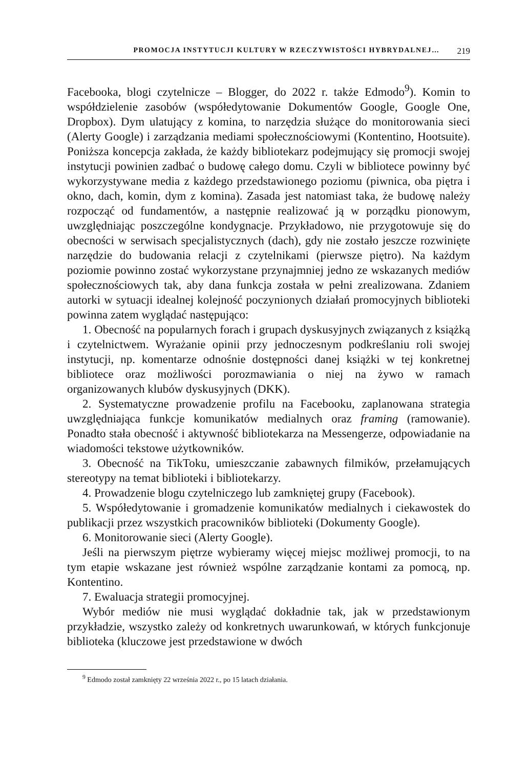PROMOCJA INSTYTUCJI KULTURY W RZECZYWISTOŚCI HYBRYDALNEJ… 219
Facebooka, blogi czytelnicze – Blogger, do 2022 r. także Edmodo<sup>9</sup>). Komin to współdzielenie zasobów (współedytowanie Dokumentów Google, Google One, Dropbox). Dym ulatujący z komina, to narzędzia służące do monitorowania sieci (Alerty Google) i zarządzania mediami społecznościowymi (Kontentino, Hootsuite). Poniższa koncepcja zakłada, że każdy bibliotekarz podejmujący się promocji swojej instytucji powinien zadbać o budowę całego domu. Czyli w bibliotece powinny być wykorzystywane media z każdego przedstawionego poziomu (piwnica, oba piętra i okno, dach, komin, dym z komina). Zasada jest natomiast taka, że budowę należy rozpocząć od fundamentów, a następnie realizować ją w porządku pionowym, uwzględniając poszczególne kondygnacje. Przykładowo, nie przygotowuje się do obecności w serwisach specjalistycznych (dach), gdy nie zostało jeszcze rozwinięte narzędzie do budowania relacji z czytelnikami (pierwsze piętro). Na każdym poziomie powinno zostać wykorzystane przynajmniej jedno ze wskazanych mediów społecznościowych tak, aby dana funkcja została w pełni zrealizowana. Zdaniem autorki w sytuacji idealnej kolejność poczynionych działań promocyjnych biblioteki powinna zatem wyglądać następująco:
1. Obecność na popularnych forach i grupach dyskusyjnych związanych z książką i czytelnictwem. Wyrażanie opinii przy jednoczesnym podkreślaniu roli swojej instytucji, np. komentarze odnośnie dostępności danej książki w tej konkretnej bibliotece oraz możliwości porozmawiania o niej na żywo w ramach organizowanych klubów dyskusyjnych (DKK).
2. Systematyczne prowadzenie profilu na Facebooku, zaplanowana strategia uwzględniająca funkcje komunikatów medialnych oraz framing (ramowanie). Ponadto stała obecność i aktywność bibliotekarza na Messengerze, odpowiadanie na wiadomości tekstowe użytkowników.
3. Obecność na TikToku, umieszczanie zabawnych filmików, przełamujących stereotypy na temat biblioteki i bibliotekarzy.
4. Prowadzenie blogu czytelniczego lub zamkniętej grupy (Facebook).
5. Współedytowanie i gromadzenie komunikatów medialnych i ciekawostek do publikacji przez wszystkich pracowników biblioteki (Dokumenty Google).
6. Monitorowanie sieci (Alerty Google).
Jeśli na pierwszym piętrze wybieramy więcej miejsc możliwej promocji, to na tym etapie wskazane jest również wspólne zarządzanie kontami za pomocą, np. Kontentino.
7. Ewaluacja strategii promocyjnej.
Wybór mediów nie musi wyglądać dokładnie tak, jak w przedstawionym przykładzie, wszystko zależy od konkretnych uwarunkowań, w których funkcjonuje biblioteka (kluczowe jest przedstawione w dwóch
<sup>9</sup> Edmodo został zamknięty 22 września 2022 r., po 15 latach działania.